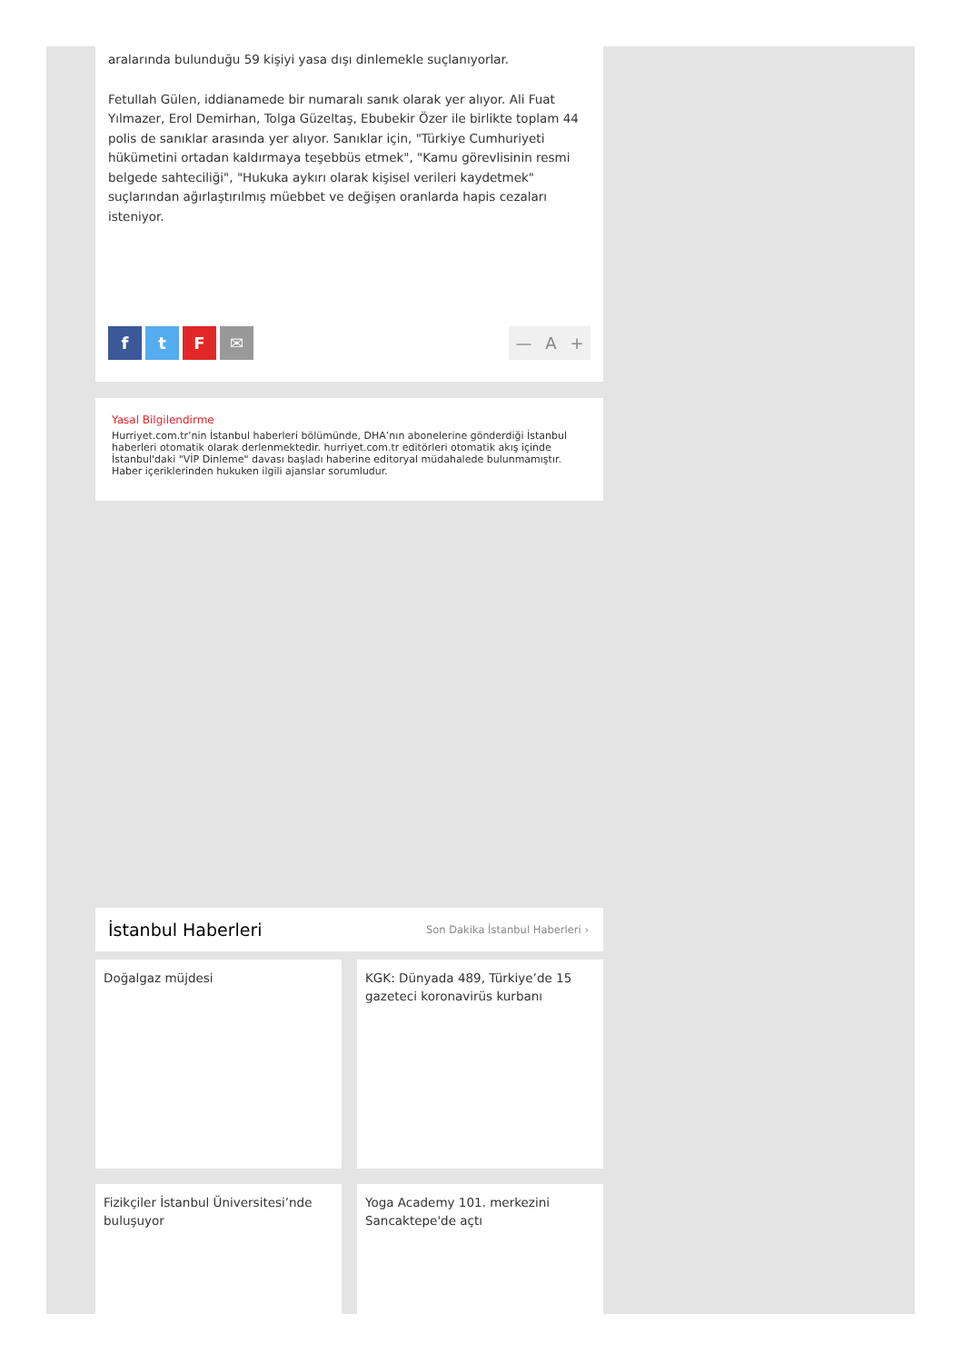aralarında bulunduğu 59 kişiyi yasa dışı dinlemekle suçlanıyorlar.
Fetullah Gülen, iddianamede bir numaralı sanık olarak yer alıyor. Ali Fuat Yılmazer, Erol Demirhan, Tolga Güzeltaş, Ebubekir Özer ile birlikte toplam 44 polis de sanıklar arasında yer alıyor. Sanıklar için, "Türkiye Cumhuriyeti hükümetini ortadan kaldırmaya teşebbüs etmek", "Kamu görevlisinin resmi belgede sahteciliği", "Hukuka aykırı olarak kişisel verileri kaydetmek" suçlarından ağırlaştırılmış müebbet ve değişen oranlarda hapis cezaları isteniyor.
ftF ✉ — A +
Yasal Bilgilendirme
Hurriyet.com.tr’nin İstanbul haberleri bölümünde, DHA’nın abonelerine gönderdiği İstanbul haberleri otomatik olarak derlenmektedir. hurriyet.com.tr editörleri otomatik akış içinde İstanbul'daki "VİP Dinleme" davası başladı haberine editoryal müdahalede bulunmamıştır. Haber içeriklerinden hukuken ilgili ajanslar sorumludur.
İstanbul Haberleri
Son Dakika İstanbul Haberleri ›
Doğalgaz müjdesi
KGK: Dünyada 489, Türkiye’de 15 gazeteci koronavirüs kurbanı
Fizikçiler İstanbul Üniversitesi’nde buluşuyor
Yoga Academy 101. merkezini Sancaktepe'de açtı